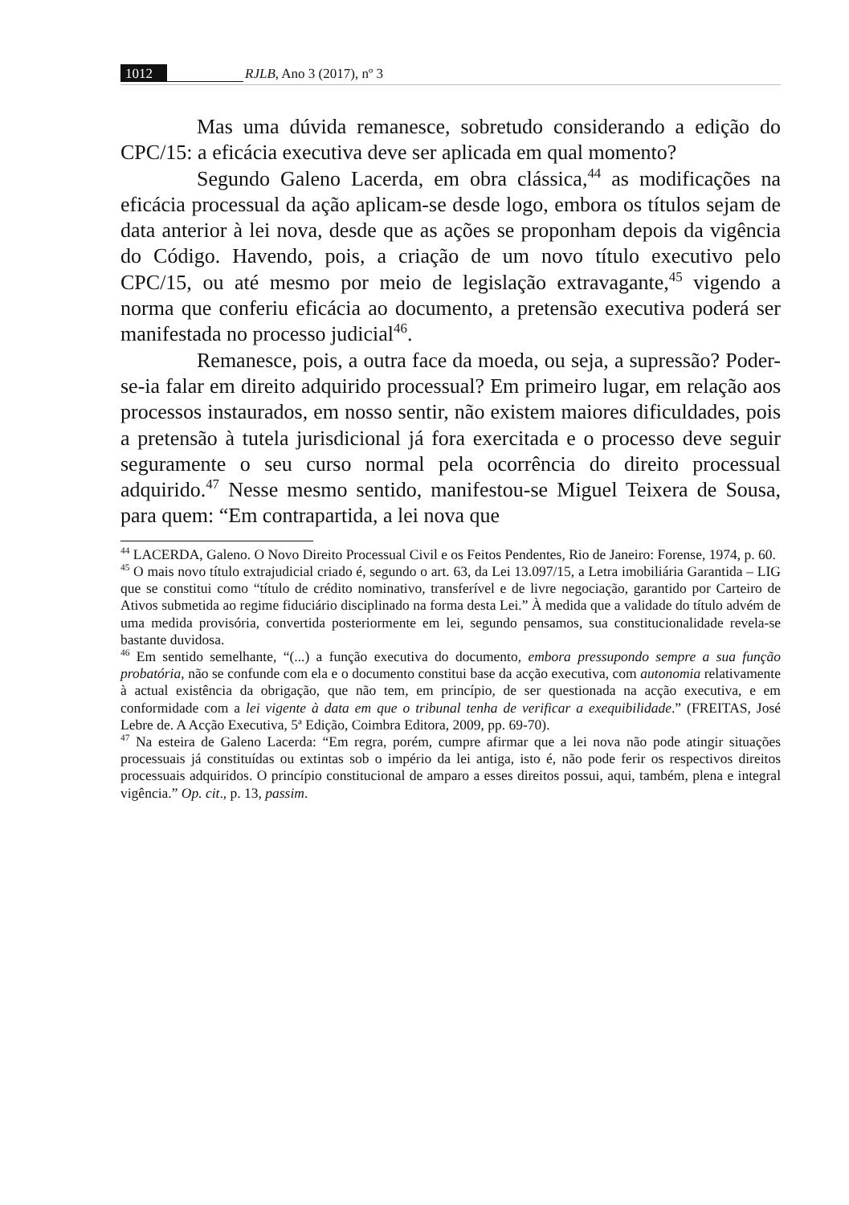1012 RJLB, Ano 3 (2017), nº 3
Mas uma dúvida remanesce, sobretudo considerando a edição do CPC/15: a eficácia executiva deve ser aplicada em qual momento?
Segundo Galeno Lacerda, em obra clássica,<sup>44</sup> as modificações na eficácia processual da ação aplicam-se desde logo, embora os títulos sejam de data anterior à lei nova, desde que as ações se proponham depois da vigência do Código. Havendo, pois, a criação de um novo título executivo pelo CPC/15, ou até mesmo por meio de legislação extravagante,<sup>45</sup> vigendo a norma que conferiu eficácia ao documento, a pretensão executiva poderá ser manifestada no processo judicial<sup>46</sup>.
Remanesce, pois, a outra face da moeda, ou seja, a supressão? Poder-se-ia falar em direito adquirido processual? Em primeiro lugar, em relação aos processos instaurados, em nosso sentir, não existem maiores dificuldades, pois a pretensão à tutela jurisdicional já fora exercitada e o processo deve seguir seguramente o seu curso normal pela ocorrência do direito processual adquirido.<sup>47</sup> Nesse mesmo sentido, manifestou-se Miguel Teixera de Sousa, para quem: “Em contrapartida, a lei nova que
<sup>44</sup> LACERDA, Galeno. O Novo Direito Processual Civil e os Feitos Pendentes, Rio de Janeiro: Forense, 1974, p. 60.
<sup>45</sup> O mais novo título extrajudicial criado é, segundo o art. 63, da Lei 13.097/15, a Letra imobiliária Garantida – LIG que se constitui como “título de crédito nominativo, transferível e de livre negociação, garantido por Carteiro de Ativos submetida ao regime fiduciário disciplinado na forma desta Lei.” À medida que a validade do título advém de uma medida provisória, convertida posteriormente em lei, segundo pensamos, sua constitucionalidade revela-se bastante duvidosa.
<sup>46</sup> Em sentido semelhante, “(...) a função executiva do documento, embora pressupondo sempre a sua função probatória, não se confunde com ela e o documento constitui base da acção executiva, com autonomia relativamente à actual existência da obrigação, que não tem, em princípio, de ser questionada na acção executiva, e em conformidade com a lei vigente à data em que o tribunal tenha de verificar a exequibilidade.” (FREITAS, José Lebre de. A Acção Executiva, 5ª Edição, Coimbra Editora, 2009, pp. 69-70).
<sup>47</sup> Na esteira de Galeno Lacerda: “Em regra, porém, cumpre afirmar que a lei nova não pode atingir situações processuais já constituídas ou extintas sob o império da lei antiga, isto é, não pode ferir os respectivos direitos processuais adquiridos. O princípio constitucional de amparo a esses direitos possui, aqui, também, plena e integral vigência.” Op. cit., p. 13, passim.